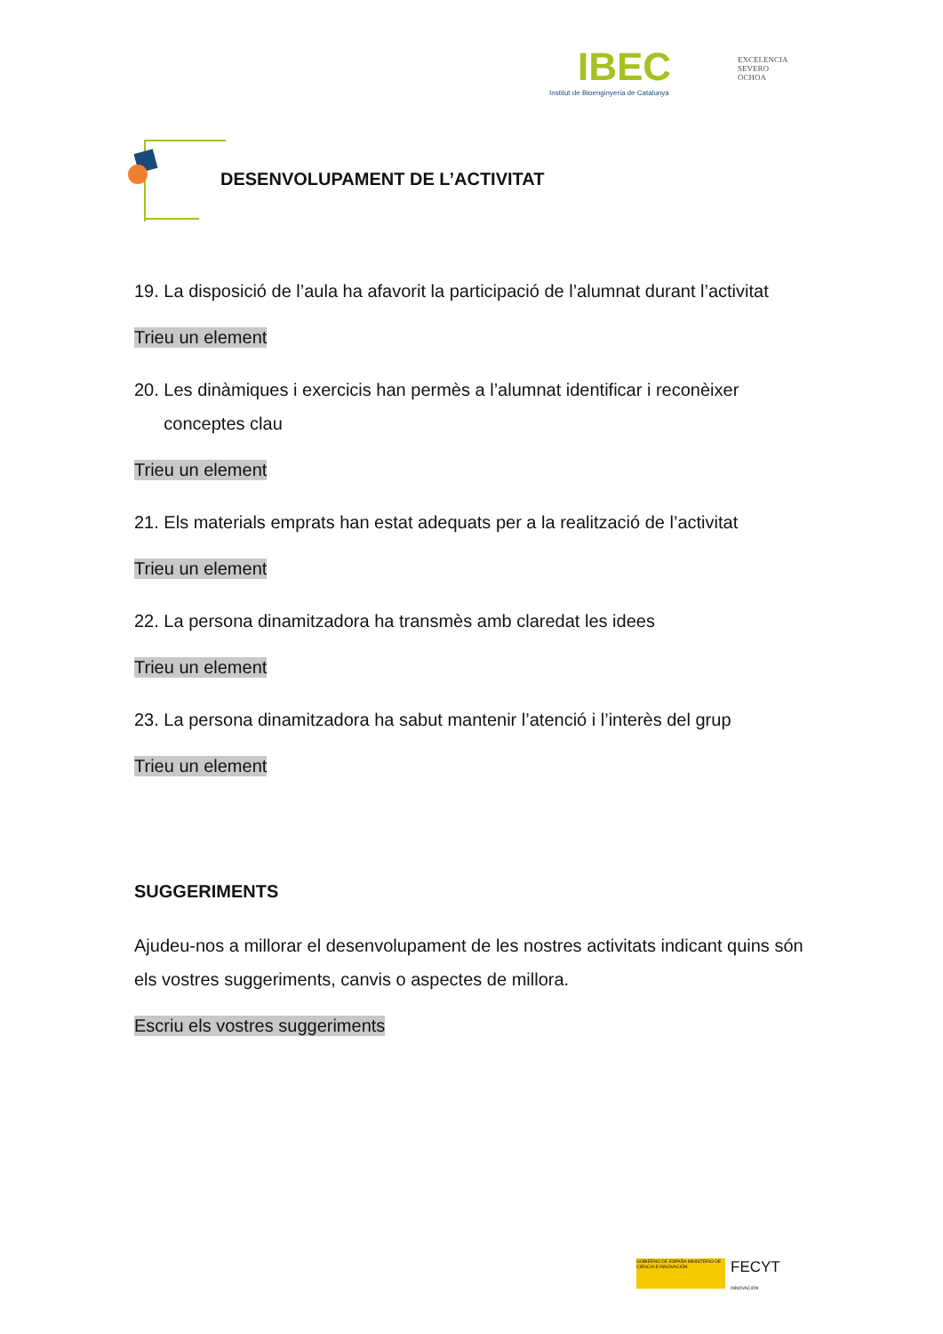IBEC
Institut de Bioenginyeria de Catalunya
EXCELENCIA
SEVERO
OCHOA
DESENVOLUPAMENT DE L’ACTIVITAT
19. La disposició de l’aula ha afavorit la participació de l’alumnat durant l’activitat
Trieu un element
20. Les dinàmiques i exercicis han permès a l’alumnat identificar i reconèixer
conceptes clau
Trieu un element
21. Els materials emprats han estat adequats per a la realització de l’activitat
Trieu un element
22. La persona dinamitzadora ha transmès amb claredat les idees
Trieu un element
23. La persona dinamitzadora ha sabut mantenir l’atenció i l’interès del grup
Trieu un element
SUGGERIMENTS
Ajudeu-nos a millorar el desenvolupament de les nostres activitats indicant quins són els vostres suggeriments, canvis o aspectes de millora.
Escriu els vostres suggeriments
GOBIERNO DE ESPAÑA MINISTERIO DE CIENCIA E INNOVACIÓN
FECYT
INNOVACIÓN